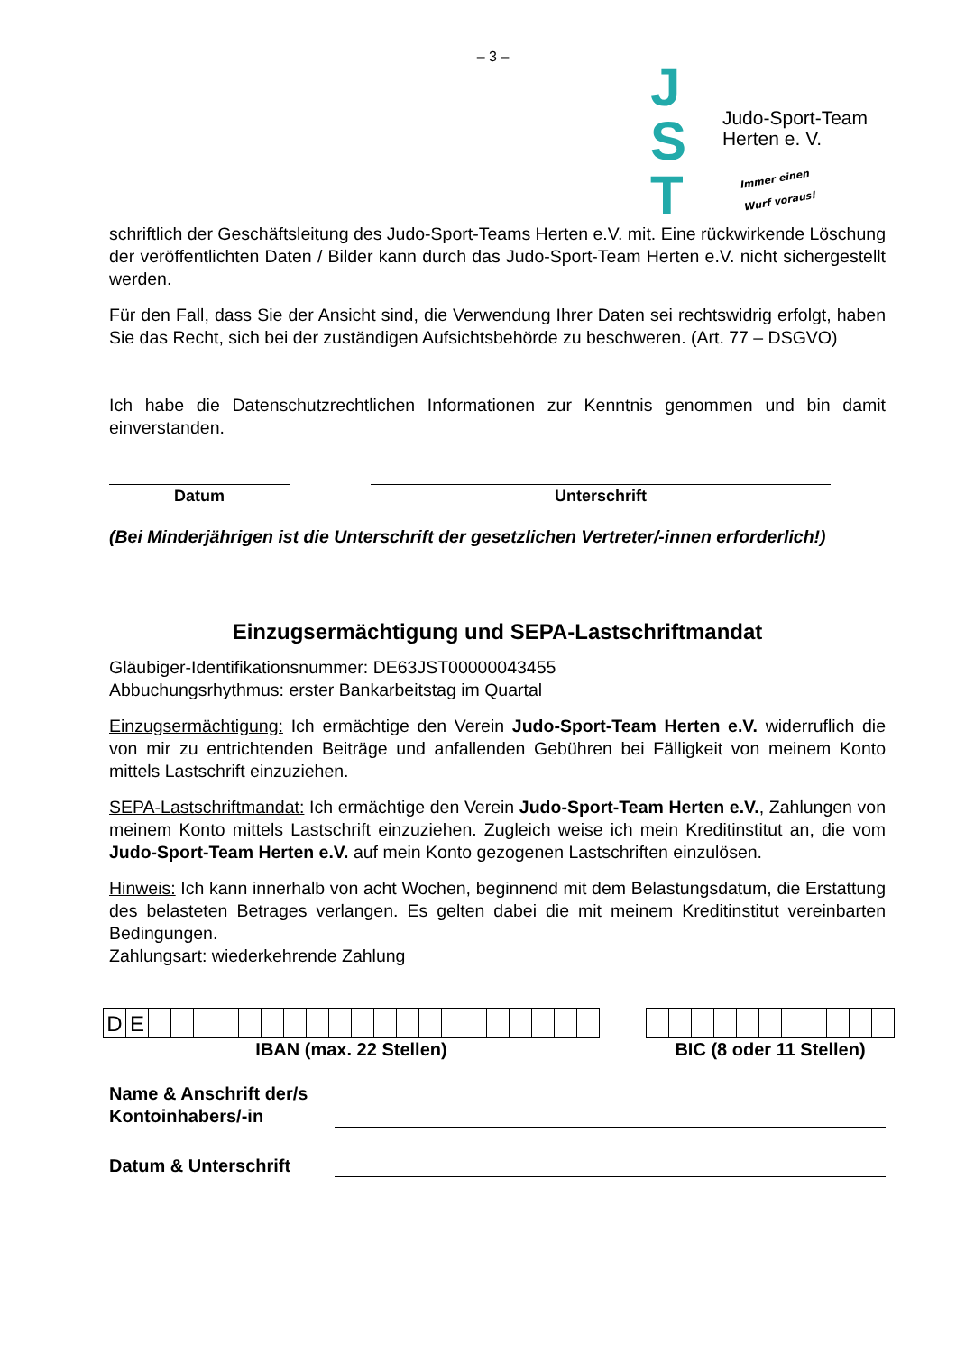– 3 –
J
S
T
Judo-Sport-Team
Herten e. V.
Immer einen
Wurf voraus!
schriftlich der Geschäftsleitung des Judo-Sport-Teams Herten e.V. mit. Eine rückwirkende Löschung der veröffentlichten Daten / Bilder kann durch das Judo-Sport-Team Herten e.V. nicht sichergestellt werden.
Für den Fall, dass Sie der Ansicht sind, die Verwendung Ihrer Daten sei rechtswidrig erfolgt, haben Sie das Recht, sich bei der zuständigen Aufsichtsbehörde zu beschweren. (Art. 77 – DSGVO)
Ich habe die Datenschutzrechtlichen Informationen zur Kenntnis genommen und bin damit einverstanden.
Datum Unterschrift
(Bei Minderjährigen ist die Unterschrift der gesetzlichen Vertreter/-innen erforderlich!)
Einzugsermächtigung und SEPA-Lastschriftmandat
Gläubiger-Identifikationsnummer: DE63JST00000043455
Abbuchungsrhythmus: erster Bankarbeitstag im Quartal
Einzugsermächtigung: Ich ermächtige den Verein Judo-Sport-Team Herten e.V. widerruflich die von mir zu entrichtenden Beiträge und anfallenden Gebühren bei Fälligkeit von meinem Konto mittels Lastschrift einzuziehen.
SEPA-Lastschriftmandat: Ich ermächtige den Verein Judo-Sport-Team Herten e.V., Zahlungen von meinem Konto mittels Lastschrift einzuziehen. Zugleich weise ich mein Kreditinstitut an, die vom Judo-Sport-Team Herten e.V. auf mein Konto gezogenen Lastschriften einzulösen.
Hinweis: Ich kann innerhalb von acht Wochen, beginnend mit dem Belastungsdatum, die Erstattung des belasteten Betrages verlangen. Es gelten dabei die mit meinem Kreditinstitut vereinbarten Bedingungen.
Zahlungsart: wiederkehrende Zahlung
| D | E | | | | | | | | | | | | | | | | | | | | |
IBAN (max. 22 Stellen)
BIC (8 oder 11 Stellen)
Name & Anschrift der/s Kontoinhabers/-in
Datum & Unterschrift